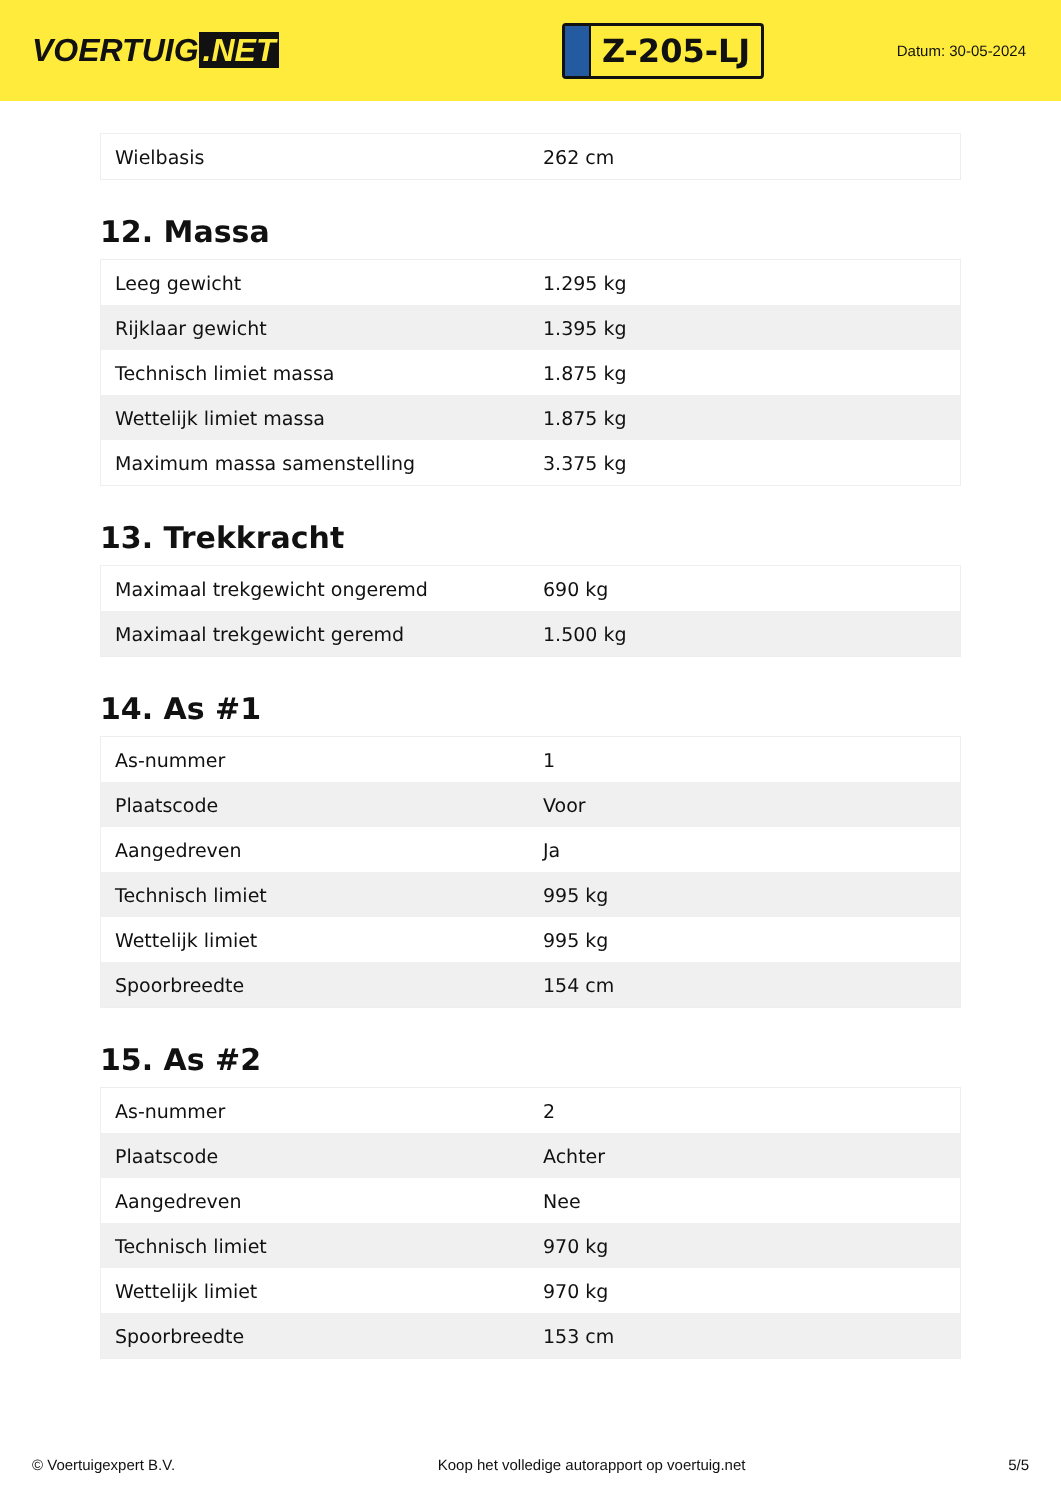VOERTUIG.NET
Z-205-LJ
Datum: 30-05-2024
| Wielbasis | 262 cm |
12. Massa
| Leeg gewicht | 1.295 kg |
| Rijklaar gewicht | 1.395 kg |
| Technisch limiet massa | 1.875 kg |
| Wettelijk limiet massa | 1.875 kg |
| Maximum massa samenstelling | 3.375 kg |
13. Trekkracht
| Maximaal trekgewicht ongeremd | 690 kg |
| Maximaal trekgewicht geremd | 1.500 kg |
14. As #1
| As-nummer | 1 |
| Plaatscode | Voor |
| Aangedreven | Ja |
| Technisch limiet | 995 kg |
| Wettelijk limiet | 995 kg |
| Spoorbreedte | 154 cm |
15. As #2
| As-nummer | 2 |
| Plaatscode | Achter |
| Aangedreven | Nee |
| Technisch limiet | 970 kg |
| Wettelijk limiet | 970 kg |
| Spoorbreedte | 153 cm |
© Voertuigexpert B.V. Koop het volledige autorapport op voertuig.net 5/5